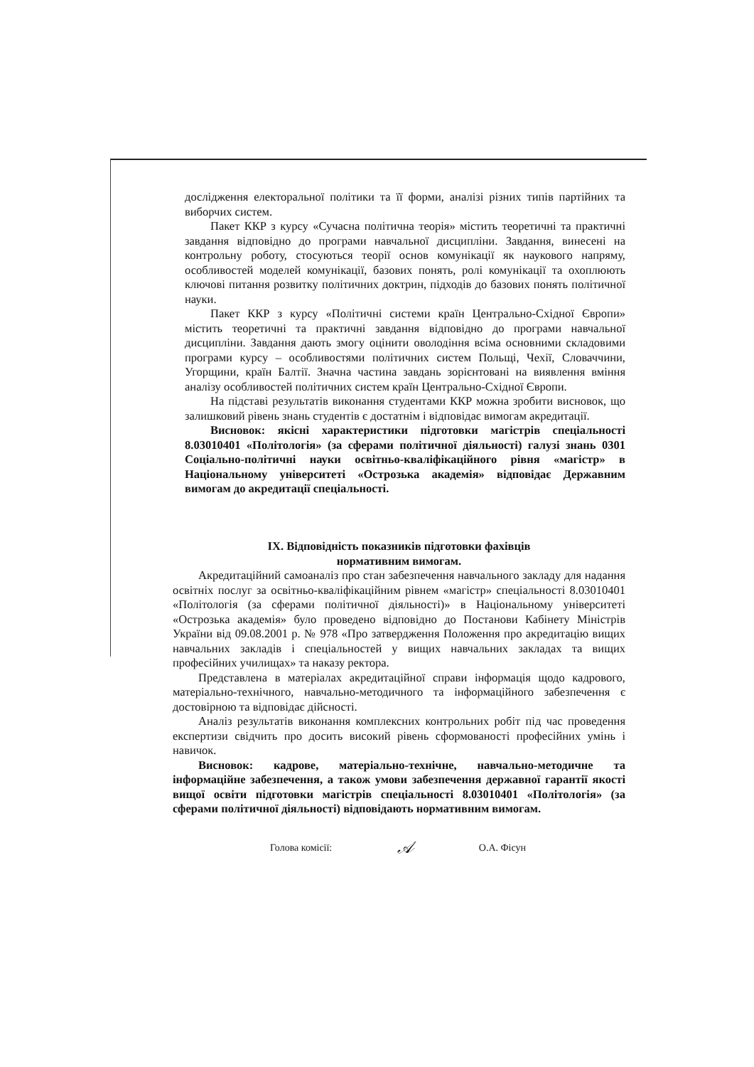дослідження електоральної політики та її форми, аналізі різних типів партійних та виборчих систем.
Пакет ККР з курсу «Сучасна політична теорія» містить теоретичні та практичні завдання відповідно до програми навчальної дисципліни. Завдання, винесені на контрольну роботу, стосуються теорії основ комунікації як наукового напряму, особливостей моделей комунікації, базових понять, ролі комунікації та охоплюють ключові питання розвитку політичних доктрин, підходів до базових понять політичної науки.
Пакет ККР з курсу «Політичні системи країн Центрально-Східної Європи» містить теоретичні та практичні завдання відповідно до програми навчальної дисципліни. Завдання дають змогу оцінити оволодіння всіма основними складовими програми курсу – особливостями політичних систем Польщі, Чехії, Словаччини, Угорщини, країн Балтії. Значна частина завдань зорієнтовані на виявлення вміння аналізу особливостей політичних систем країн Центрально-Східної Європи.
На підставі результатів виконання студентами ККР можна зробити висновок, що залишковий рівень знань студентів є достатнім і відповідає вимогам акредитації.
Висновок: якісні характеристики підготовки магістрів спеціальності 8.03010401 «Політологія» (за сферами політичної діяльності) галузі знань 0301 Соціально-політичні науки освітньо-кваліфікаційного рівня «магістр» в Національному університеті «Острозька академія» відповідає Державним вимогам до акредитації спеціальності.
ІХ. Відповідність показників підготовки фахівців
нормативним вимогам.
Акредитаційний самоаналіз про стан забезпечення навчального закладу для надання освітніх послуг за освітньо-кваліфікаційним рівнем «магістр» спеціальності 8.03010401 «Політологія (за сферами політичної діяльності)» в Національному університеті «Острозька академія» було проведено відповідно до Постанови Кабінету Міністрів України від 09.08.2001 р. № 978 «Про затвердження Положення про акредитацію вищих навчальних закладів і спеціальностей у вищих навчальних закладах та вищих професійних училищах» та наказу ректора.
Представлена в матеріалах акредитаційної справи інформація щодо кадрового, матеріально-технічного, навчально-методичного та інформаційного забезпечення є достовірною та відповідає дійсності.
Аналіз результатів виконання комплексних контрольних робіт під час проведення експертизи свідчить про досить високий рівень сформованості професійних умінь і навичок.
Висновок: кадрове, матеріально-технічне, навчально-методичне та інформаційне забезпечення, а також умови забезпечення державної гарантії якості вищої освіти підготовки магістрів спеціальності 8.03010401 «Політологія» (за сферами політичної діяльності) відповідають нормативним вимогам.
Голова комісії: 𝒜 О.А. Фісун